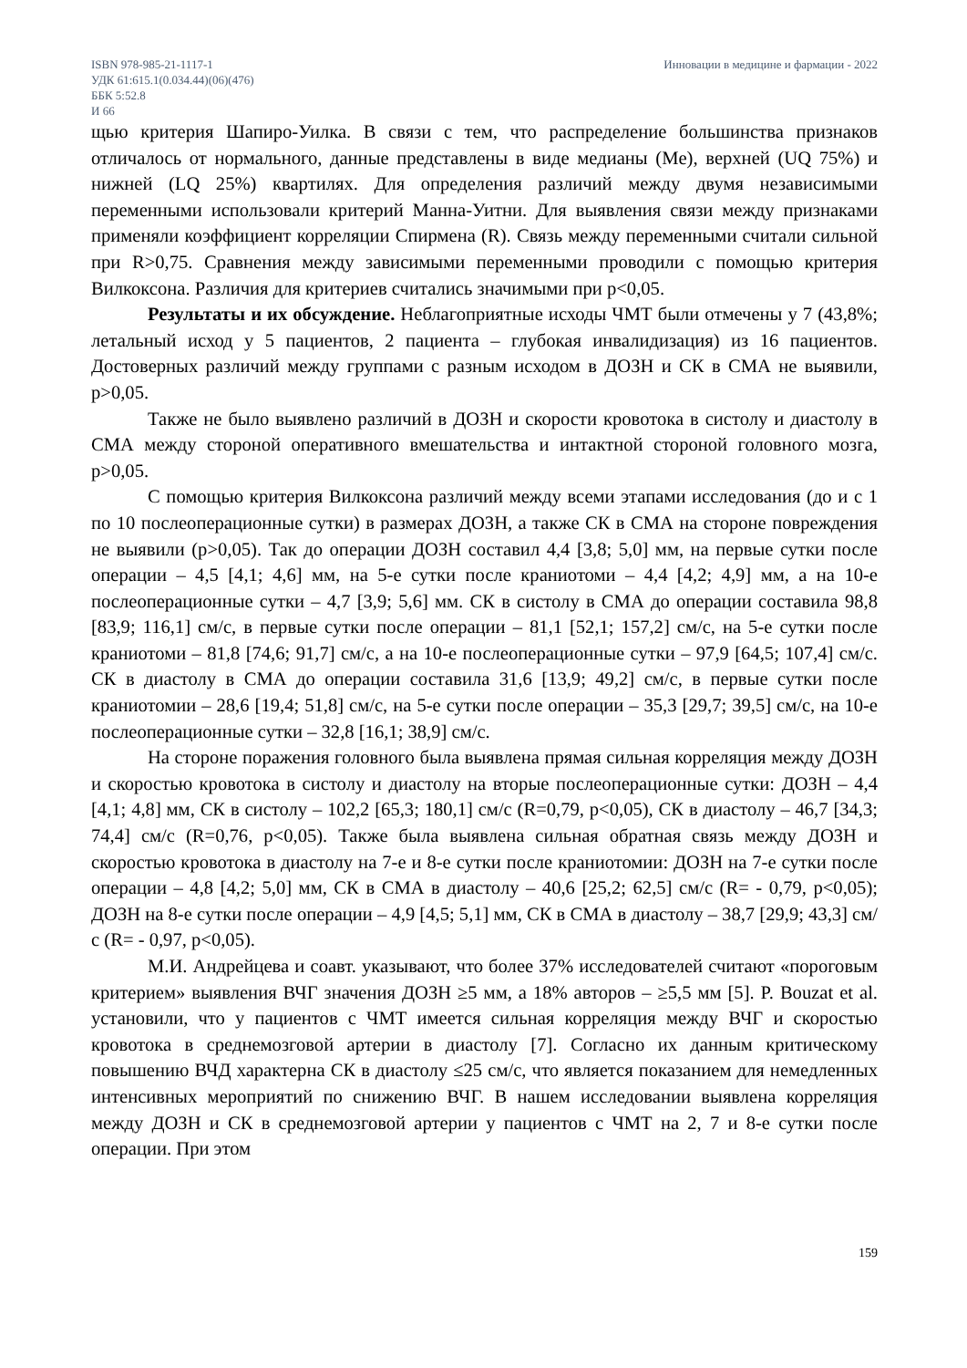ISBN 978-985-21-1117-1
УДК 61:615.1(0.034.44)(06)(476)
ББК 5:52.8
И 66
Инновации в медицине и фармации - 2022
щью критерия Шапиро-Уилка. В связи с тем, что распределение большинства признаков отличалось от нормального, данные представлены в виде медианы (Me), верхней (UQ 75%) и нижней (LQ 25%) квартилях. Для определения различий между двумя независимыми переменными использовали критерий Манна-Уитни. Для выявления связи между признаками применяли коэффициент корреляции Спирмена (R). Связь между переменными считали сильной при R>0,75. Сравнения между зависимыми переменными проводили с помощью критерия Вилкоксона. Различия для критериев считались значимыми при p<0,05.
Результаты и их обсуждение. Неблагоприятные исходы ЧМТ были отмечены у 7 (43,8%; летальный исход у 5 пациентов, 2 пациента – глубокая инвалидизация) из 16 пациентов. Достоверных различий между группами с разным исходом в ДОЗН и СК в СМА не выявили, p>0,05.
Также не было выявлено различий в ДОЗН и скорости кровотока в систолу и диастолу в СМА между стороной оперативного вмешательства и интактной стороной головного мозга, p>0,05.
С помощью критерия Вилкоксона различий между всеми этапами исследования (до и с 1 по 10 послеоперационные сутки) в размерах ДОЗН, а также СК в СМА на стороне повреждения не выявили (p>0,05). Так до операции ДОЗН составил 4,4 [3,8; 5,0] мм, на первые сутки после операции – 4,5 [4,1; 4,6] мм, на 5-е сутки после краниотоми – 4,4 [4,2; 4,9] мм, а на 10-е послеоперационные сутки – 4,7 [3,9; 5,6] мм. СК в систолу в СМА до операции составила 98,8 [83,9; 116,1] см/с, в первые сутки после операции – 81,1 [52,1; 157,2] см/с, на 5-е сутки после краниотоми – 81,8 [74,6; 91,7] см/с, а на 10-е послеоперационные сутки – 97,9 [64,5; 107,4] см/с. СК в диастолу в СМА до операции составила 31,6 [13,9; 49,2] см/с, в первые сутки после краниотомии – 28,6 [19,4; 51,8] см/с, на 5-е сутки после операции – 35,3 [29,7; 39,5] см/с, на 10-е послеоперационные сутки – 32,8 [16,1; 38,9] см/с.
На стороне поражения головного была выявлена прямая сильная корреляция между ДОЗН и скоростью кровотока в систолу и диастолу на вторые послеоперационные сутки: ДОЗН – 4,4 [4,1; 4,8] мм, СК в систолу – 102,2 [65,3; 180,1] см/с (R=0,79, p<0,05), СК в диастолу – 46,7 [34,3; 74,4] см/с (R=0,76, p<0,05). Также была выявлена сильная обратная связь между ДОЗН и скоростью кровотока в диастолу на 7-е и 8-е сутки после краниотомии: ДОЗН на 7-е сутки после операции – 4,8 [4,2; 5,0] мм, СК в СМА в диастолу – 40,6 [25,2; 62,5] см/с (R= - 0,79, p<0,05); ДОЗН на 8-е сутки после операции – 4,9 [4,5; 5,1] мм, СК в СМА в диастолу – 38,7 [29,9; 43,3] см/с (R= - 0,97, p<0,05).
М.И. Андрейцева и соавт. указывают, что более 37% исследователей считают «пороговым критерием» выявления ВЧГ значения ДОЗН ≥5 мм, а 18% авторов – ≥5,5 мм [5]. P. Bouzat et al. установили, что у пациентов с ЧМТ имеется сильная корреляция между ВЧГ и скоростью кровотока в среднемозговой артерии в диастолу [7]. Согласно их данным критическому повышению ВЧД характерна СК в диастолу ≤25 см/с, что является показанием для немедленных интенсивных мероприятий по снижению ВЧГ. В нашем исследовании выявлена корреляция между ДОЗН и СК в среднемозговой артерии у пациентов с ЧМТ на 2, 7 и 8-е сутки после операции. При этом
159